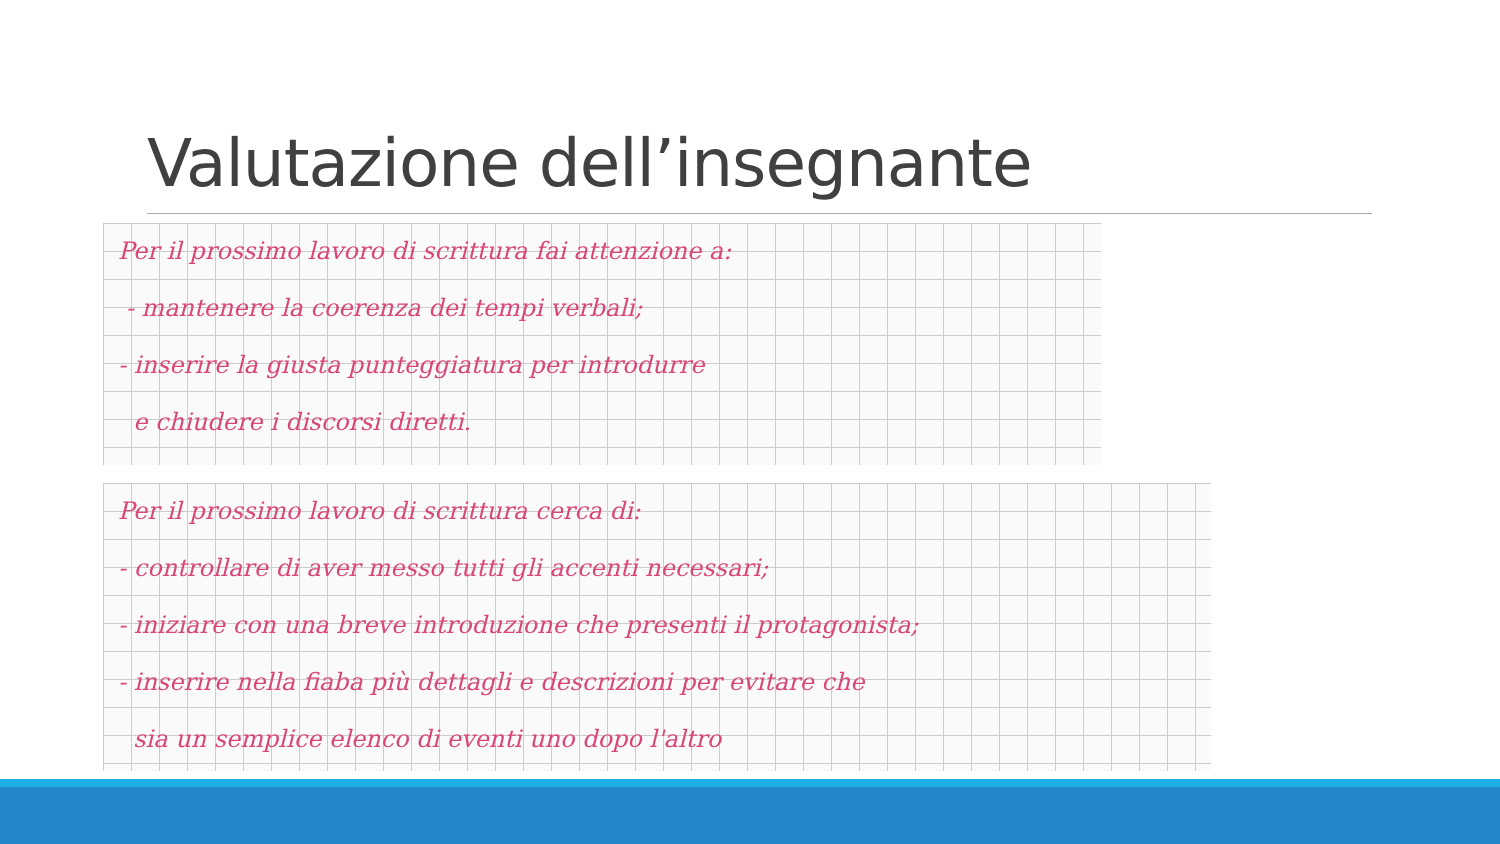Valutazione dell’insegnante
Per il prossimo lavoro di scrittura fai attenzione a:
- mantenere la coerenza dei tempi verbali;
- inserire la giusta punteggiatura per introdurre
e chiudere i discorsi diretti.
Per il prossimo lavoro di scrittura cerca di:
- controllare di aver messo tutti gli accenti necessari;
- iniziare con una breve introduzione che presenti il protagonista;
- inserire nella fiaba più dettagli e descrizioni per evitare che
sia un semplice elenco di eventi uno dopo l'altro